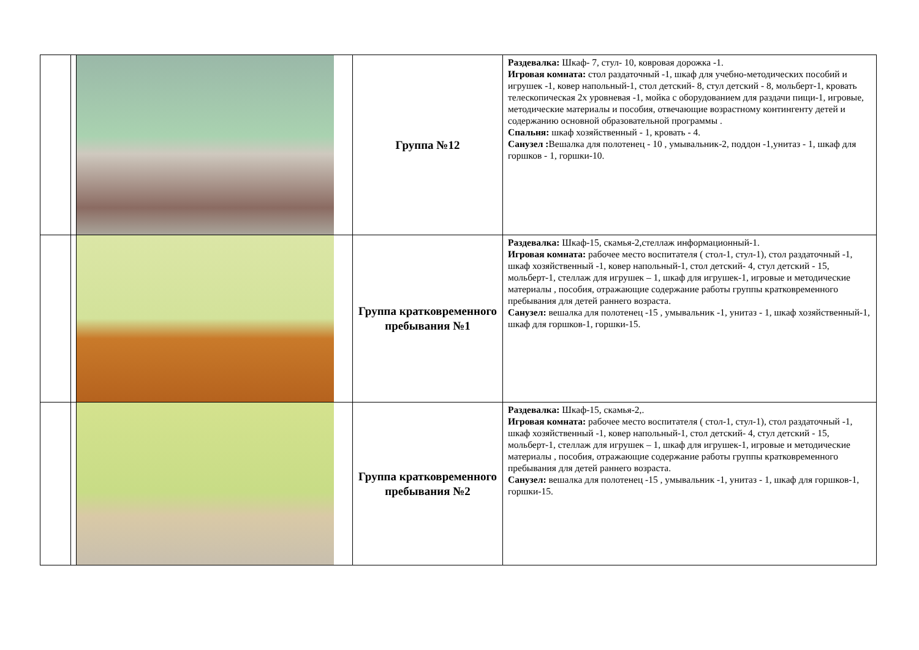| | | | Группа №12 | Раздевалка: Шкаф- 7, стул- 10, ковровая дорожка -1. Игровая комната: стол раздаточный -1, шкаф для учебно-методических пособий и игрушек -1, ковер напольный-1, стол детский- 8, стул детский - 8, мольберт-1, кровать телескопическая 2х уровневая -1, мойка с оборудованием для раздачи пищи-1, игровые, методические материалы и пособия, отвечающие возрастному контингенту детей и содержанию основной образовательной программы . Спальня: шкаф хозяйственный - 1, кровать - 4. Санузел : Вешалка для полотенец - 10 , умывальник-2, поддон -1,унитаз - 1, шкаф для горшков - 1, горшки-10. |
| | | | Группа кратковременного пребывания №1 | Раздевалка: Шкаф-15, скамья-2,стеллаж информационный-1. Игровая комната: рабочее место воспитателя ( стол-1, стул-1), стол раздаточный -1, шкаф хозяйственный -1, ковер напольный-1, стол детский- 4, стул детский - 15, мольберт-1, стеллаж для игрушек – 1, шкаф для игрушек-1, игровые и методические материалы , пособия, отражающие содержание работы группы кратковременного пребывания для детей раннего возраста. Санузел: вешалка для полотенец -15 , умывальник -1, унитаз - 1, шкаф хозяйственный-1, шкаф для горшков-1, горшки-15. |
| | | | Группа кратковременного пребывания №2 | Раздевалка: Шкаф-15, скамья-2,. Игровая комната: рабочее место воспитателя ( стол-1, стул-1), стол раздаточный -1, шкаф хозяйственный -1, ковер напольный-1, стол детский- 4, стул детский - 15, мольберт-1, стеллаж для игрушек – 1, шкаф для игрушек-1, игровые и методические материалы , пособия, отражающие содержание работы группы кратковременного пребывания для детей раннего возраста. Санузел: вешалка для полотенец -15 , умывальник -1, унитаз - 1, шкаф для горшков-1, горшки-15. |